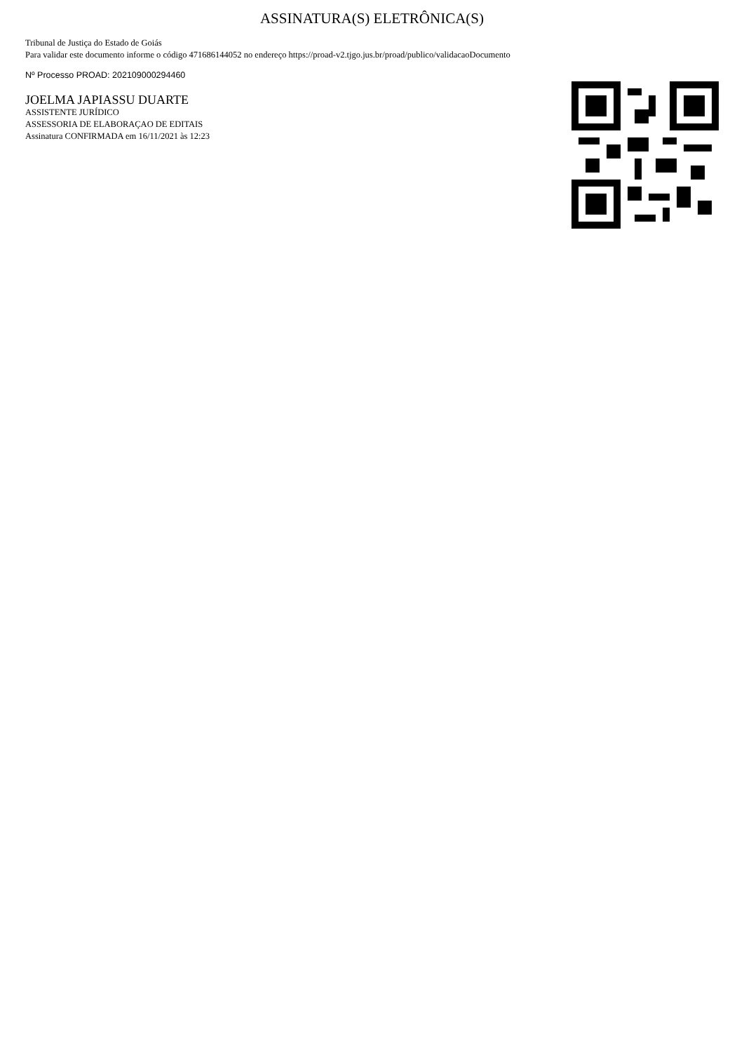ASSINATURA(S) ELETRÔNICA(S)
Tribunal de Justiça do Estado de Goiás
Para validar este documento informe o código 471686144052 no endereço https://proad-v2.tjgo.jus.br/proad/publico/validacaoDocumento
Nº Processo PROAD: 202109000294460
JOELMA JAPIASSU DUARTE
ASSISTENTE JURÍDICO
ASSESSORIA DE ELABORAÇAO DE EDITAIS
Assinatura CONFIRMADA em 16/11/2021 às 12:23